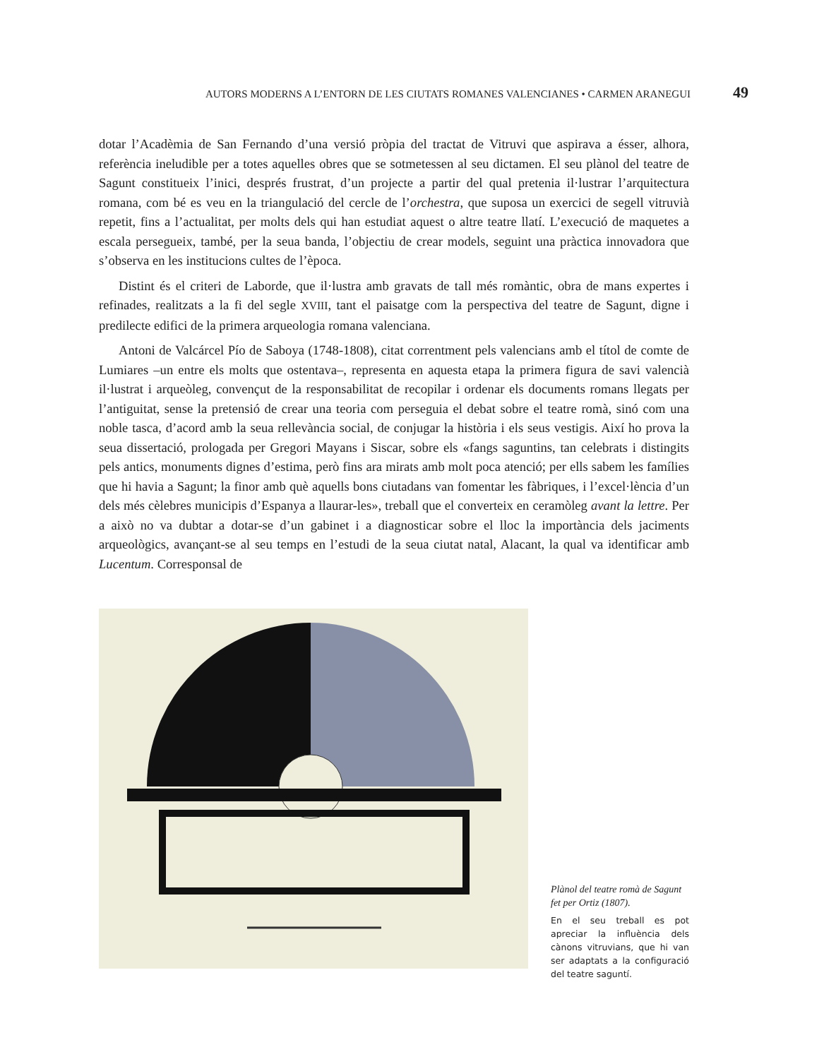AUTORS MODERNS A L’ENTORN DE LES CIUTATS ROMANES VALENCIANES • CARMEN ARANEGUI 49
dotar l’Acadèmia de San Fernando d’una versió pròpia del tractat de Vitruvi que aspirava a ésser, alhora, referència ineludible per a totes aquelles obres que se sotmetessen al seu dictamen. El seu plànol del teatre de Sagunt constitueix l’inici, després frustrat, d’un projecte a partir del qual pretenia il·lustrar l’arquitectura romana, com bé es veu en la triangulació del cercle de l’orchestra, que suposa un exercici de segell vitruvià repetit, fins a l’actualitat, per molts dels qui han estudiat aquest o altre teatre llatí. L’execució de maquetes a escala persegueix, també, per la seua banda, l’objectiu de crear models, seguint una pràctica innovadora que s’observa en les institucions cultes de l’època.
Distint és el criteri de Laborde, que il·lustra amb gravats de tall més romàntic, obra de mans expertes i refinades, realitzats a la fi del segle XVIII, tant el paisatge com la perspectiva del teatre de Sagunt, digne i predilecte edifici de la primera arqueologia romana valenciana.
Antoni de Valcárcel Pío de Saboya (1748-1808), citat correntment pels valencians amb el títol de comte de Lumiares –un entre els molts que ostentava–, representa en aquesta etapa la primera figura de savi valencià il·lustrat i arqueòleg, convençut de la responsabilitat de recopilar i ordenar els documents romans llegats per l’antiguitat, sense la pretensió de crear una teoria com perseguia el debat sobre el teatre romà, sinó com una noble tasca, d’acord amb la seua rellevància social, de conjugar la història i els seus vestigis. Així ho prova la seua dissertació, prologada per Gregori Mayans i Siscar, sobre els «fangs saguntins, tan celebrats i distingits pels antics, monuments dignes d’estima, però fins ara mirats amb molt poca atenció; per ells sabem les famílies que hi havia a Sagunt; la finor amb què aquells bons ciutadans van fomentar les fàbriques, i l’excel·lència d’un dels més cèlebres municipis d’Espanya a llaurar-les», treball que el converteix en ceramòleg avant la lettre. Per a això no va dubtar a dotar-se d’un gabinet i a diagnosticar sobre el lloc la importància dels jaciments arqueològics, avançant-se al seu temps en l’estudi de la seua ciutat natal, Alacant, la qual va identificar amb Lucentum. Corresponsal de
Plànol del teatre romà de Sagunt fet per Ortiz (1807).
En el seu treball es pot apreciar la influència dels cànons vitruvians, que hi van ser adaptats a la configuració del teatre saguntí.